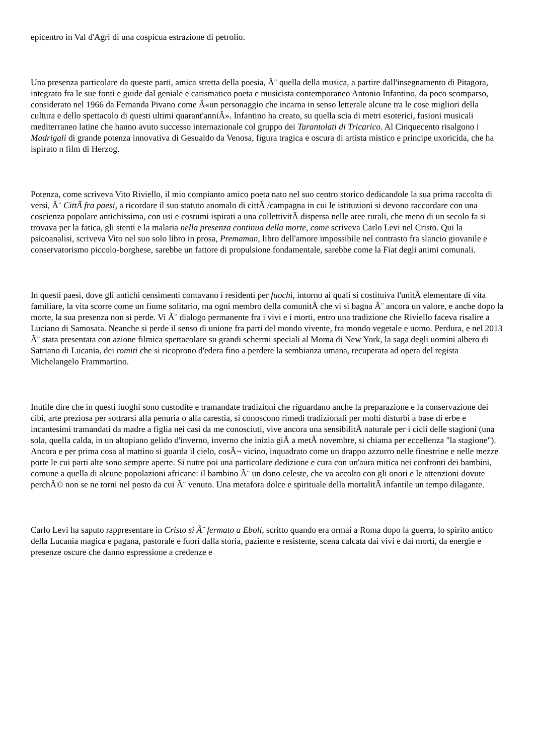epicentro in Val d'Agri di una cospicua estrazione di petrolio.
Una presenza particolare da queste parti, amica stretta della poesia, Ã¨ quella della musica, a partire dall'insegnamento di Pitagora, integrato fra le sue fonti e guide dal geniale e carismatico poeta e musicista contemporaneo Antonio Infantino, da poco scomparso, considerato nel 1966 da Fernanda Pivano come Â«un personaggio che incarna in senso letterale alcune tra le cose migliori della cultura e dello spettacolo di questi ultimi quarant'anniÂ». Infantino ha creato, su quella scia di metri esoterici, fusioni musicali mediterraneo latine che hanno avuto successo internazionale col gruppo dei Tarantolati di Tricarico. Al Cinquecento risalgono i Madrigali di grande potenza innovativa di Gesualdo da Venosa, figura tragica e oscura di artista mistico e principe uxoricida, che ha ispirato n film di Herzog.
Potenza, come scriveva Vito Riviello, il mio compianto amico poeta nato nel suo centro storico dedicandole la sua prima raccolta di versi, Ã¨ CittÃ fra paesi, a ricordare il suo statuto anomalo di cittÃ /campagna in cui le istituzioni si devono raccordare con una coscienza popolare antichissima, con usi e costumi ispirati a una collettivitÃ dispersa nelle aree rurali, che meno di un secolo fa si trovava per la fatica, gli stenti e la malaria nella presenza continua della morte, come scriveva Carlo Levi nel Cristo. Qui la psicoanalisi, scriveva Vito nel suo solo libro in prosa, Premaman, libro dell'amore impossibile nel contrasto fra slancio giovanile e conservatorismo piccolo-borghese, sarebbe un fattore di propulsione fondamentale, sarebbe come la Fiat degli animi comunali.
In questi paesi, dove gli antichi censimenti contavano i residenti per fuochi, intorno ai quali si costituiva l'unitÃ elementare di vita familiare, la vita scorre come un fiume solitario, ma ogni membro della comunitÃ che vi si bagna Ã¨ ancora un valore, e anche dopo la morte, la sua presenza non si perde. Vi Ã¨ dialogo permanente fra i vivi e i morti, entro una tradizione che Riviello faceva risalire a Luciano di Samosata. Neanche si perde il senso di unione fra parti del mondo vivente, fra mondo vegetale e uomo. Perdura, e nel 2013 Ã¨ stata presentata con azione filmica spettacolare su grandi schermi speciali al Moma di New York, la saga degli uomini albero di Satriano di Lucania, dei romiti che si ricoprono d'edera fino a perdere la sembianza umana, recuperata ad opera del regista Michelangelo Frammartino.
Inutile dire che in questi luoghi sono custodite e tramandate tradizioni che riguardano anche la preparazione e la conservazione dei cibi, arte preziosa per sottrarsi alla penuria o alla carestia, si conoscono rimedi tradizionali per molti disturbi a base di erbe e incantesimi tramandati da madre a figlia nei casi da me conosciuti, vive ancora una sensibilitÃ naturale per i cicli delle stagioni (una sola, quella calda, in un altopiano gelido d'inverno, inverno che inizia giÃ a metÃ novembre, si chiama per eccellenza "la stagione"). Ancora e per prima cosa al mattino si guarda il cielo, cosÃ¬ vicino, inquadrato come un drappo azzurro nelle finestrine e nelle mezze porte le cui parti alte sono sempre aperte. Si nutre poi una particolare dedizione e cura con un'aura mitica nei confronti dei bambini, comune a quella di alcune popolazioni africane: il bambino Ã¨ un dono celeste, che va accolto con gli onori e le attenzioni dovute perchÃ© non se ne torni nel posto da cui Ã¨ venuto. Una metafora dolce e spirituale della mortalitÃ infantile un tempo dilagante.
Carlo Levi ha saputo rappresentare in Cristo si Ã¨ fermato a Eboli, scritto quando era ormai a Roma dopo la guerra, lo spirito antico della Lucania magica e pagana, pastorale e fuori dalla storia, paziente e resistente, scena calcata dai vivi e dai morti, da energie e presenze oscure che danno espressione a credenze e